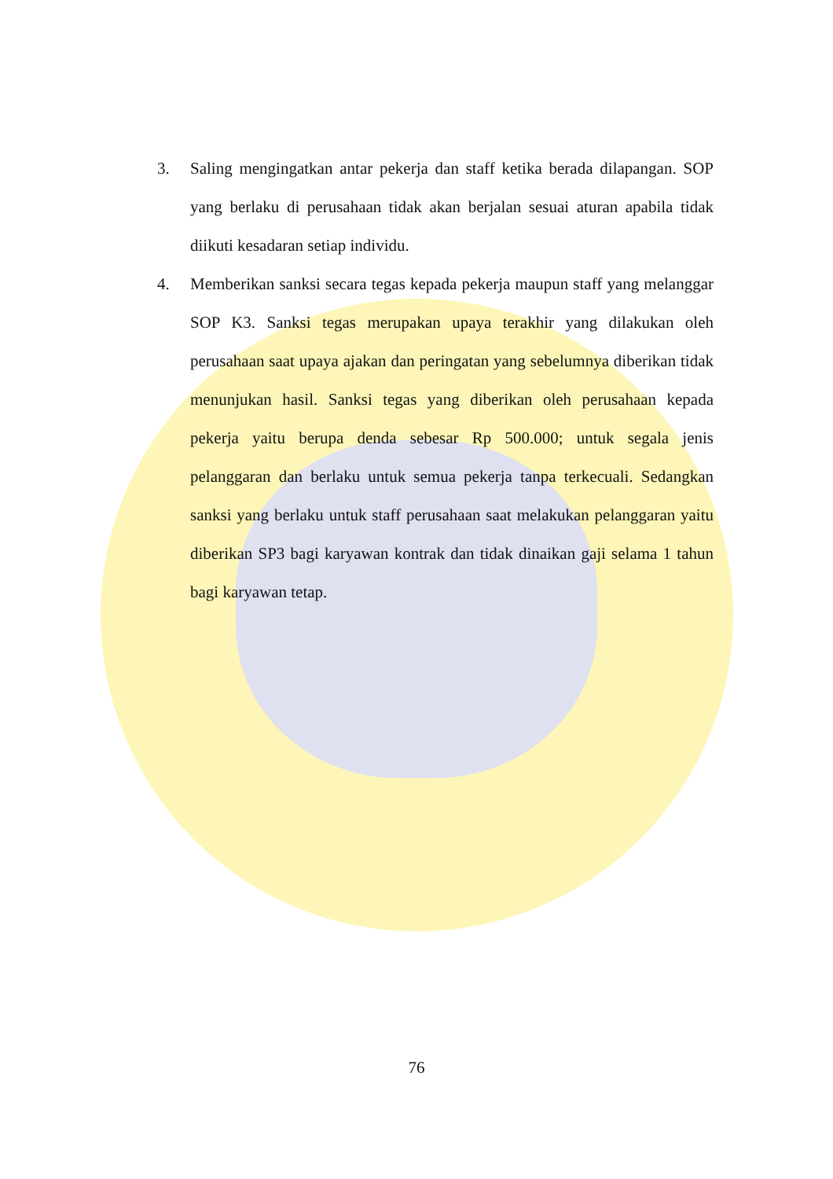3. Saling mengingatkan antar pekerja dan staff ketika berada dilapangan. SOP yang berlaku di perusahaan tidak akan berjalan sesuai aturan apabila tidak diikuti kesadaran setiap individu.
4. Memberikan sanksi secara tegas kepada pekerja maupun staff yang melanggar SOP K3. Sanksi tegas merupakan upaya terakhir yang dilakukan oleh perusahaan saat upaya ajakan dan peringatan yang sebelumnya diberikan tidak menunjukan hasil. Sanksi tegas yang diberikan oleh perusahaan kepada pekerja yaitu berupa denda sebesar Rp 500.000; untuk segala jenis pelanggaran dan berlaku untuk semua pekerja tanpa terkecuali. Sedangkan sanksi yang berlaku untuk staff perusahaan saat melakukan pelanggaran yaitu diberikan SP3 bagi karyawan kontrak dan tidak dinaikan gaji selama 1 tahun bagi karyawan tetap.
76